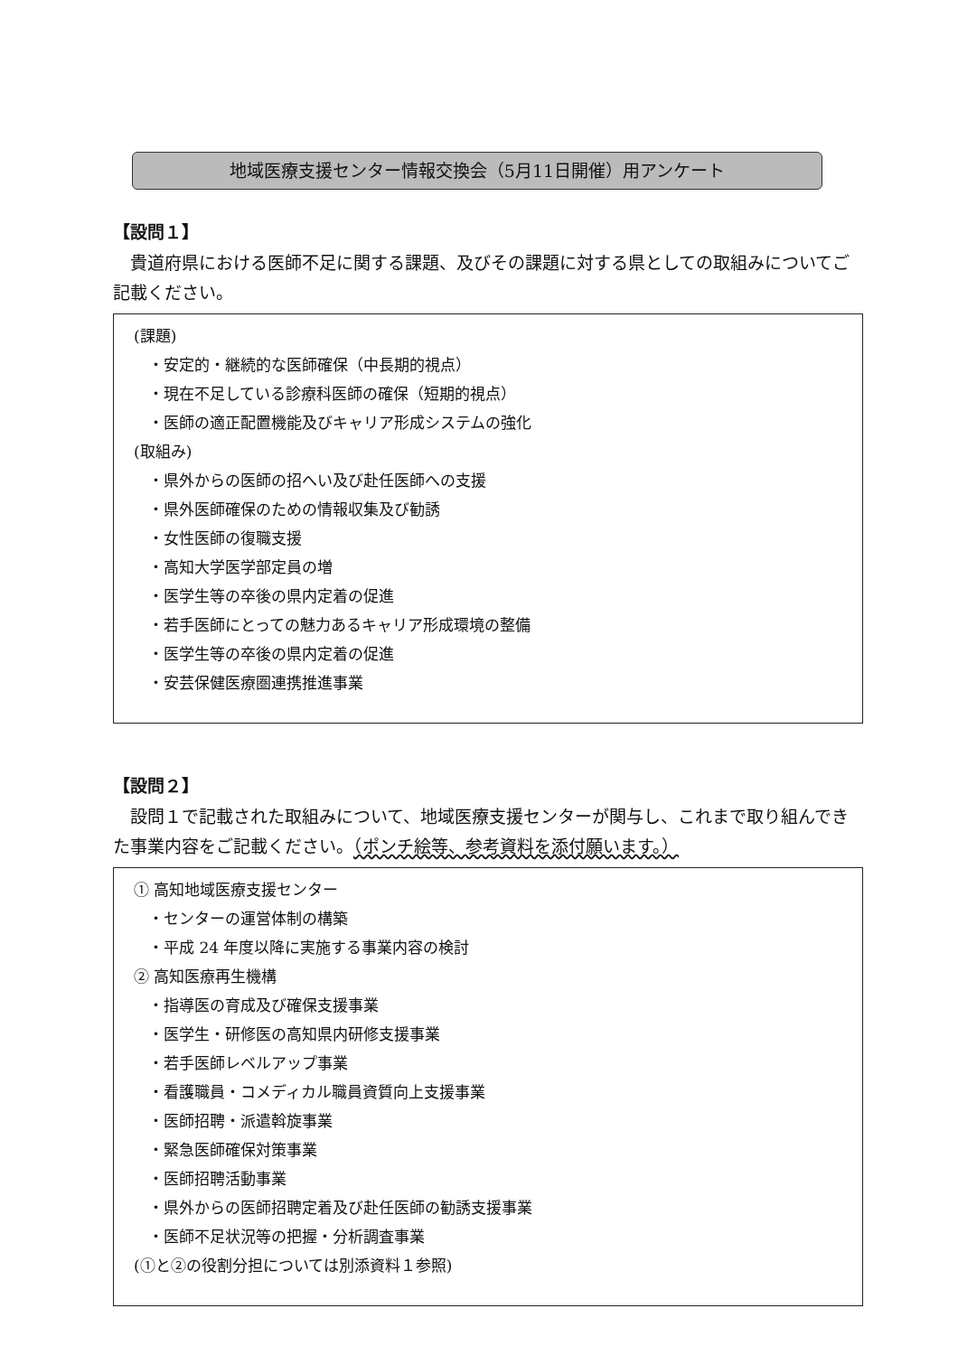地域医療支援センター情報交換会（5月11日開催）用アンケート
【設問１】
貴道府県における医師不足に関する課題、及びその課題に対する県としての取組みについてご記載ください。
(課題)
・安定的・継続的な医師確保（中長期的視点）
・現在不足している診療科医師の確保（短期的視点）
・医師の適正配置機能及びキャリア形成システムの強化
(取組み)
・県外からの医師の招へい及び赴任医師への支援
・県外医師確保のための情報収集及び勧誘
・女性医師の復職支援
・高知大学医学部定員の増
・医学生等の卒後の県内定着の促進
・若手医師にとっての魅力あるキャリア形成環境の整備
・医学生等の卒後の県内定着の促進
・安芸保健医療圏連携推進事業
【設問２】
設問１で記載された取組みについて、地域医療支援センターが関与し、これまで取り組んできた事業内容をご記載ください。（ポンチ絵等、参考資料を添付願います。）
① 高知地域医療支援センター
・センターの運営体制の構築
・平成 24 年度以降に実施する事業内容の検討
② 高知医療再生機構
・指導医の育成及び確保支援事業
・医学生・研修医の高知県内研修支援事業
・若手医師レベルアップ事業
・看護職員・コメディカル職員資質向上支援事業
・医師招聘・派遣斡旋事業
・緊急医師確保対策事業
・医師招聘活動事業
・県外からの医師招聘定着及び赴任医師の勧誘支援事業
・医師不足状況等の把握・分析調査事業
(①と②の役割分担については別添資料１参照)